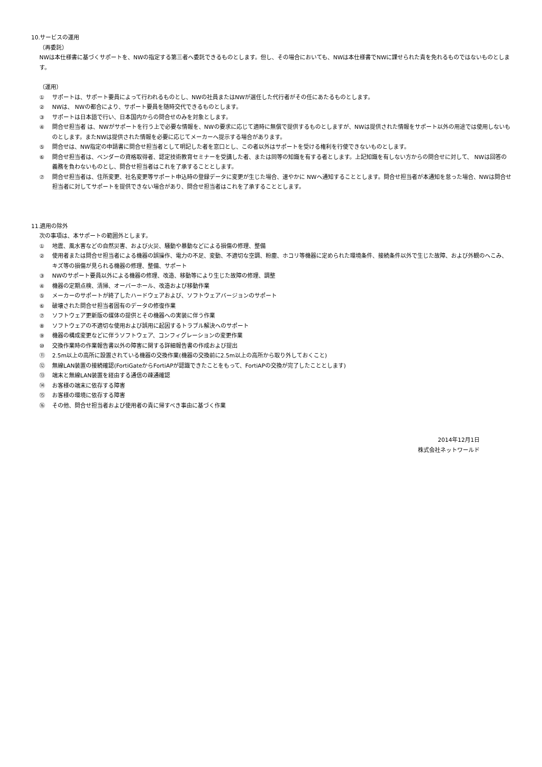10.サービスの運用
（再委託）
NWは本仕様書に基づくサポートを、NWの指定する第三者へ委託できるものとします。但し、その場合においても、NWは本仕様書でNWに課せられた責を免れるものではないものとします。
（運用）
① サポートは、サポート要員によって行われるものとし、NWの社員またはNWが選任した代行者がその任にあたるものとします。
② NWは、 NWの都合により、サポート要員を随時交代できるものとします。
③ サポートは日本語で行い、日本国内からの問合せのみを対象とします。
④ 問合せ担当者 は、NWがサポートを行う上で必要な情報を、NWの要求に応じて適時に無償で提供するものとしますが、NWは提供された情報をサポート以外の用途では使用しないものとします。またNWは提供された情報を必要に応じてメーカーへ提示する場合があります。
⑤ 問合せは、NW指定の申請書に問合せ担当者として明記した者を窓口とし、この者以外はサポートを受ける権利を行使できないものとします。
⑥ 問合せ担当者は、ベンダーの資格取得者、認定技術教育セミナーを受講した者、または同等の知識を有する者とします。上記知識を有しない方からの問合せに対して、 NWは回答の義務を負わないものとし、問合せ担当者はこれを了承することとします。
⑦ 問合せ担当者は、住所変更、社名変更等サポート申込時の登録データに変更が生じた場合、速やかに NWへ通知することとします。問合せ担当者が本通知を怠った場合、NWは問合せ担当者に対してサポートを提供できない場合があり、問合せ担当者はこれを了承することとします。
11.適用の除外
次の事項は、本サポートの範囲外とします。
① 地震、風水害などの自然災害、および火災、騒動や暴動などによる損傷の修理、整備
② 使用者または問合せ担当者による機器の誤操作、電力の不足、変動、不適切な空調、粉塵、ホコリ等機器に定められた環境条件、接続条件以外で生じた故障、および外観のへこみ、キズ等の損傷が見られる機器の修理、整備、サポート
③ NWのサポート要員以外による機器の修理、改造、移動等により生じた故障の修理、調整
④ 機器の定期点検、清掃、オーバーホール、改造および移動作業
⑤ メーカーのサポートが終了したハードウェアおよび、ソフトウェアバージョンのサポート
⑥ 破壊された問合せ担当者固有のデータの修復作業
⑦ ソフトウェア更新版の媒体の提供とその機器への実装に伴う作業
⑧ ソフトウェアの不適切な使用および誤用に起因するトラブル解決へのサポート
⑨ 機器の構成変更などに伴うソフトウェア、コンフィグレーションの変更作業
⑩ 交換作業時の作業報告書以外の障害に関する詳細報告書の作成および提出
⑪ 2.5m以上の高所に設置されている機器の交換作業(機器の交換前に2.5m以上の高所から取り外しておくこと)
⑫ 無線LAN装置の接続確認(FortiGateからFortiAPが認識できたことをもって、FortiAPの交換が完了したこととします)
⑬ 端末と無線LAN装置を経由する通信の疎通確認
⑭ お客様の端末に依存する障害
⑮ お客様の環境に依存する障害
⑯ その他、問合せ担当者および使用者の責に帰すべき事由に基づく作業
2014年12月1日
株式会社ネットワールド